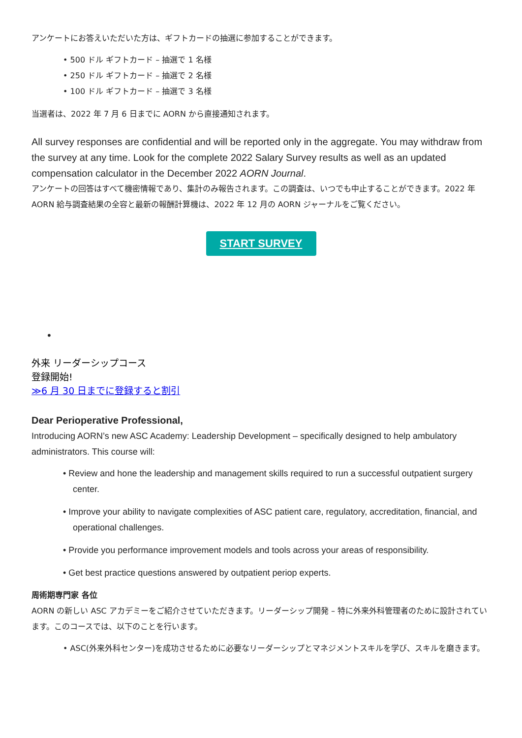アンケートにお答えいただいた方は、ギフトカードの抽選に参加することができます。
• 500 ドル ギフトカード – 抽選で 1 名様
• 250 ドル ギフトカード – 抽選で 2 名様
• 100 ドル ギフトカード – 抽選で 3 名様
当選者は、2022 年 7 月 6 日までに AORN から直接通知されます。
All survey responses are confidential and will be reported only in the aggregate. You may withdraw from the survey at any time. Look for the complete 2022 Salary Survey results as well as an updated compensation calculator in the December 2022 AORN Journal.
アンケートの回答はすべて機密情報であり、集計のみ報告されます。この調査は、いつでも中止することができます。2022 年 AORN 給与調査結果の全容と最新の報酬計算機は、2022 年 12 月の AORN ジャーナルをご覧ください。
START SURVEY
•
外来 リーダーシップコース
登録開始!
≫6 月 30 日までに登録すると割引
Dear Perioperative Professional,
Introducing AORN’s new ASC Academy: Leadership Development – specifically designed to help ambulatory administrators. This course will:
• Review and hone the leadership and management skills required to run a successful outpatient surgery center.
• Improve your ability to navigate complexities of ASC patient care, regulatory, accreditation, financial, and operational challenges.
• Provide you performance improvement models and tools across your areas of responsibility.
• Get best practice questions answered by outpatient periop experts.
周術期専門家 各位
AORN の新しい ASC アカデミーをご紹介させていただきます。リーダーシップ開発 – 特に外来外科管理者のために設計されています。このコースでは、以下のことを行います。
• ASC(外来外科センター)を成功させるために必要なリーダーシップとマネジメントスキルを学び、スキルを磨きます。